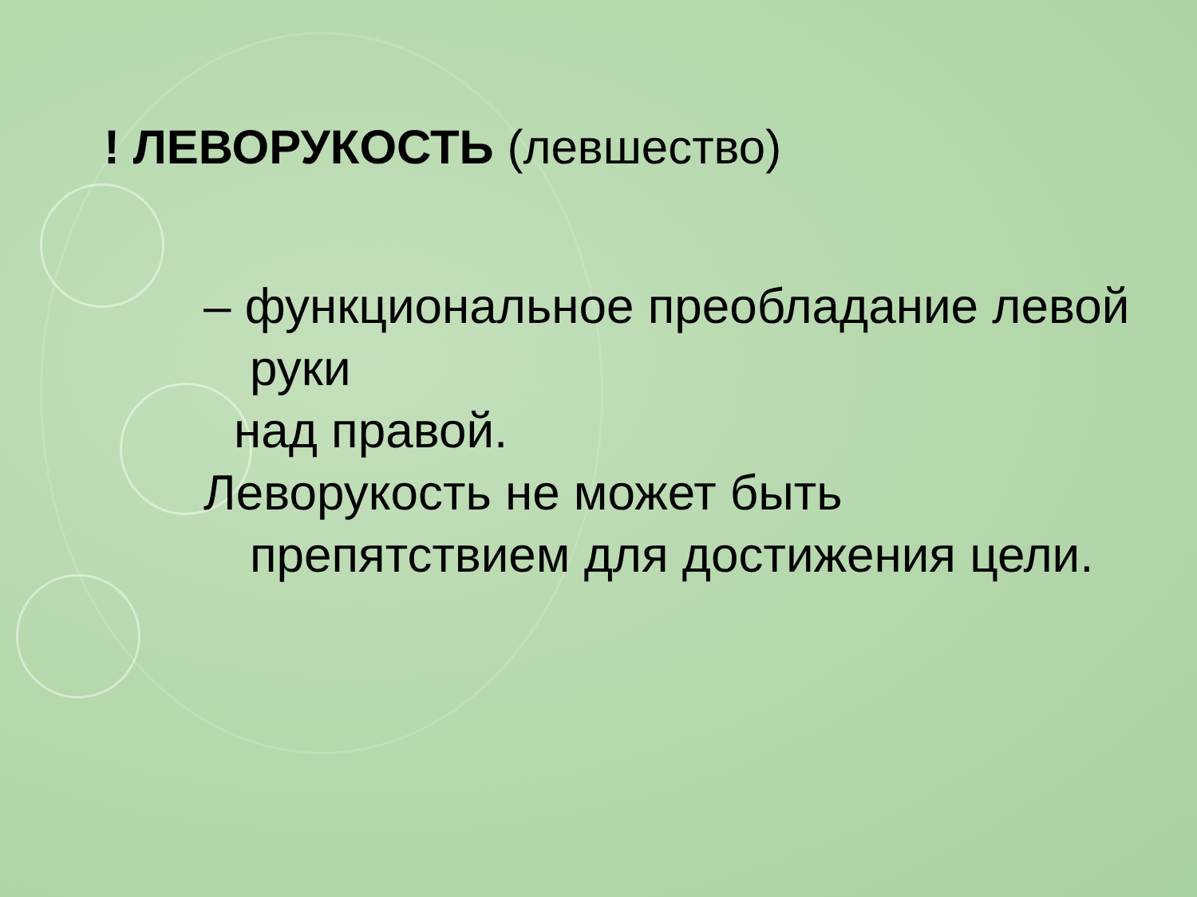! ЛЕВОРУКОСТЬ (левшество)
– функциональное преобладание левой руки
над правой.
Леворукость не может быть препятствием для достижения цели.